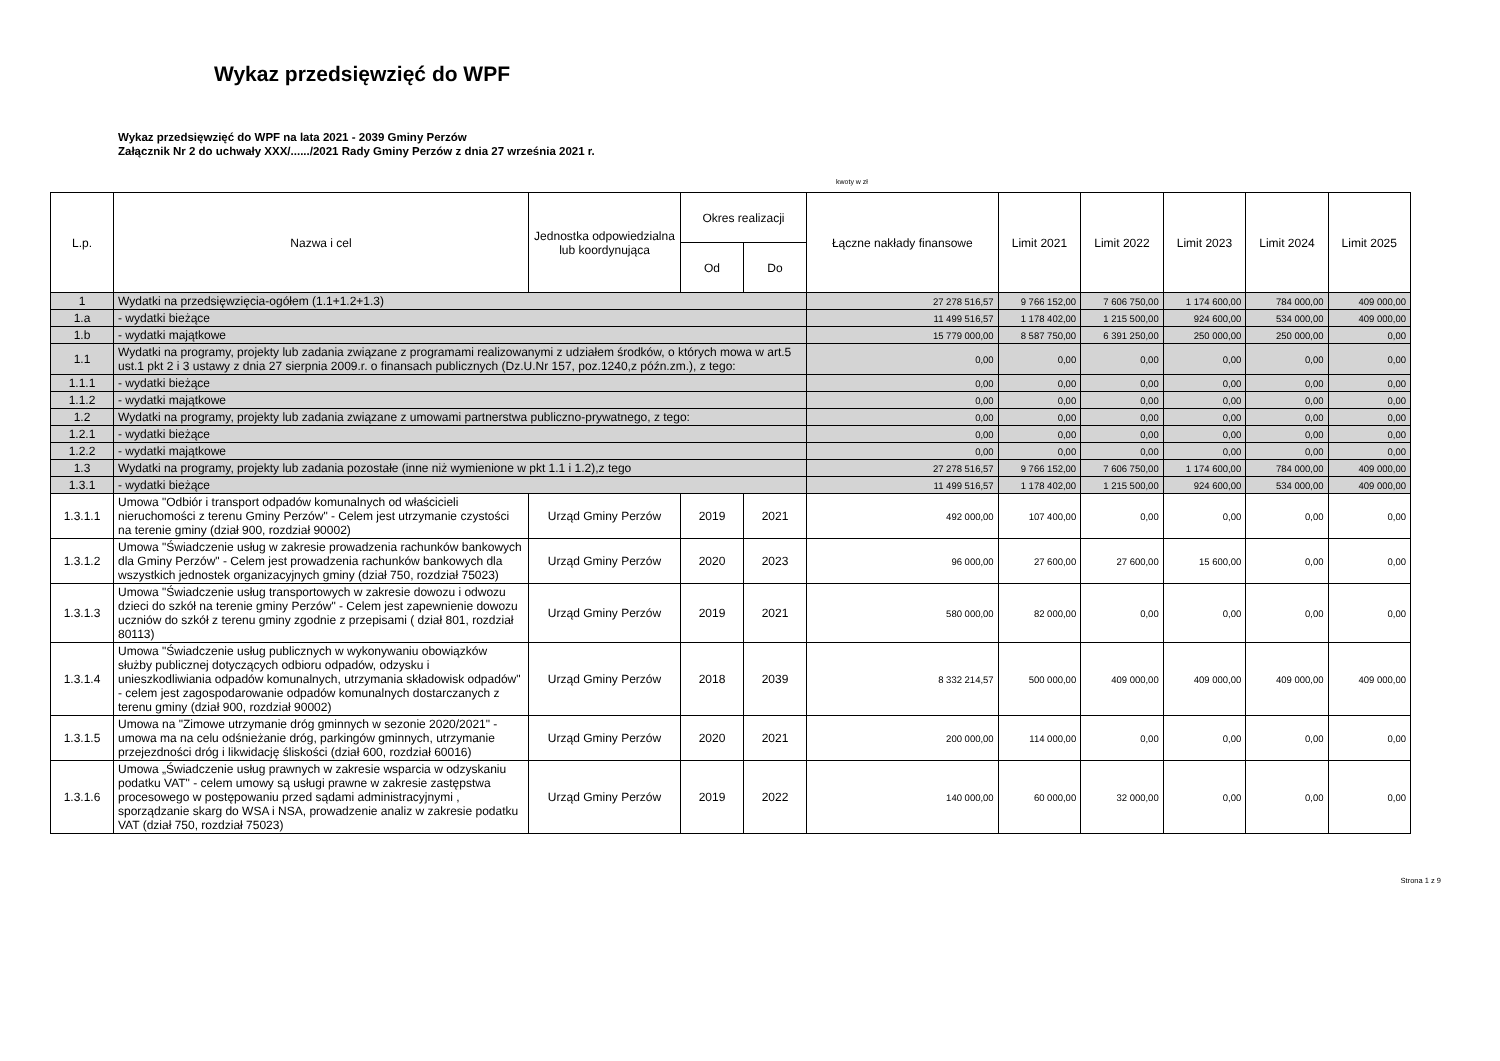Wykaz przedsięwzięć do WPF
Wykaz przedsięwzięć do WPF na lata 2021 - 2039 Gminy Perzów
Załącznik Nr 2 do uchwały XXX/....../2021 Rady Gminy Perzów z dnia 27 września 2021 r.
kwoty w zł
| L.p. | Nazwa i cel | Jednostka odpowiedzialna lub koordynująca | Okres realizacji | | Łączne nakłady finansowe | Limit 2021 | Limit 2022 | Limit 2023 | Limit 2024 | Limit 2025 |
| --- | --- | --- | --- | --- | --- | --- | --- | --- | --- | --- |
| | | | Od | Do | | | | | | |
| 1 | Wydatki na przedsięwzięcia-ogółem (1.1+1.2+1.3) | | | | 27 278 516,57 | 9 766 152,00 | 7 606 750,00 | 1 174 600,00 | 784 000,00 | 409 000,00 |
| 1.a | - wydatki bieżące | | | | 11 499 516,57 | 1 178 402,00 | 1 215 500,00 | 924 600,00 | 534 000,00 | 409 000,00 |
| 1.b | - wydatki majątkowe | | | | 15 779 000,00 | 8 587 750,00 | 6 391 250,00 | 250 000,00 | 250 000,00 | 0,00 |
| 1.1 | Wydatki na programy, projekty lub zadania związane z programami realizowanymi z udziałem środków, o których mowa w art.5 ust.1 pkt 2 i 3 ustawy z dnia 27 sierpnia 2009.r. o finansach publicznych (Dz.U.Nr 157, poz.1240,z późn.zm.), z tego: | | | | 0,00 | 0,00 | 0,00 | 0,00 | 0,00 | 0,00 |
| 1.1.1 | - wydatki bieżące | | | | 0,00 | 0,00 | 0,00 | 0,00 | 0,00 | 0,00 |
| 1.1.2 | - wydatki majątkowe | | | | 0,00 | 0,00 | 0,00 | 0,00 | 0,00 | 0,00 |
| 1.2 | Wydatki na programy, projekty lub zadania związane z umowami partnerstwa publiczno-prywatnego, z tego: | | | | 0,00 | 0,00 | 0,00 | 0,00 | 0,00 | 0,00 |
| 1.2.1 | - wydatki bieżące | | | | 0,00 | 0,00 | 0,00 | 0,00 | 0,00 | 0,00 |
| 1.2.2 | - wydatki majątkowe | | | | 0,00 | 0,00 | 0,00 | 0,00 | 0,00 | 0,00 |
| 1.3 | Wydatki na programy, projekty lub zadania pozostałe (inne niż wymienione w pkt 1.1 i 1.2),z tego | | | | 27 278 516,57 | 9 766 152,00 | 7 606 750,00 | 1 174 600,00 | 784 000,00 | 409 000,00 |
| 1.3.1 | - wydatki bieżące | | | | 11 499 516,57 | 1 178 402,00 | 1 215 500,00 | 924 600,00 | 534 000,00 | 409 000,00 |
| 1.3.1.1 | Umowa "Odbiór i transport odpadów komunalnych od właścicieli nieruchomości z terenu Gminy Perzów" - Celem jest utrzymanie czystości na terenie gminy (dział 900, rozdział 90002) | Urząd Gminy Perzów | 2019 | 2021 | 492 000,00 | 107 400,00 | 0,00 | 0,00 | 0,00 | 0,00 |
| 1.3.1.2 | Umowa "Świadczenie usług w zakresie prowadzenia rachunków bankowych dla Gminy Perzów" - Celem jest prowadzenia rachunków bankowych dla wszystkich jednostek organizacyjnych gminy (dział 750, rozdział 75023) | Urząd Gminy Perzów | 2020 | 2023 | 96 000,00 | 27 600,00 | 27 600,00 | 15 600,00 | 0,00 | 0,00 |
| 1.3.1.3 | Umowa "Świadczenie usług transportowych w zakresie dowozu i odwozu dzieci do szkół na terenie gminy Perzów" - Celem jest zapewnienie dowozu uczniów do szkół z terenu gminy zgodnie z przepisami ( dział 801, rozdział 80113) | Urząd Gminy Perzów | 2019 | 2021 | 580 000,00 | 82 000,00 | 0,00 | 0,00 | 0,00 | 0,00 |
| 1.3.1.4 | Umowa "Świadczenie usług publicznych w wykonywaniu obowiązków służby publicznej dotyczących odbioru odpadów, odzysku i unieszkodliwiania odpadów komunalnych, utrzymania składowisk odpadów" - celem jest zagospodarowanie odpadów komunalnych dostarczanych z terenu gminy (dział 900, rozdział 90002) | Urząd Gminy Perzów | 2018 | 2039 | 8 332 214,57 | 500 000,00 | 409 000,00 | 409 000,00 | 409 000,00 | 409 000,00 |
| 1.3.1.5 | Umowa na "Zimowe utrzymanie dróg gminnych w sezonie 2020/2021" - umowa ma na celu odśnieżanie dróg, parkingów gminnych, utrzymanie przejezdności dróg i likwidację śliskości (dział 600, rozdział 60016) | Urząd Gminy Perzów | 2020 | 2021 | 200 000,00 | 114 000,00 | 0,00 | 0,00 | 0,00 | 0,00 |
| 1.3.1.6 | Umowa „Świadczenie usług prawnych w zakresie wsparcia w odzyskaniu podatku VAT" - celem umowy są usługi prawne w zakresie zastępstwa procesowego w postępowaniu przed sądami administracyjnymi , sporządzanie skarg do WSA i NSA, prowadzenie analiz w zakresie podatku VAT (dział 750, rozdział 75023) | Urząd Gminy Perzów | 2019 | 2022 | 140 000,00 | 60 000,00 | 32 000,00 | 0,00 | 0,00 | 0,00 |
Strona 1 z 9